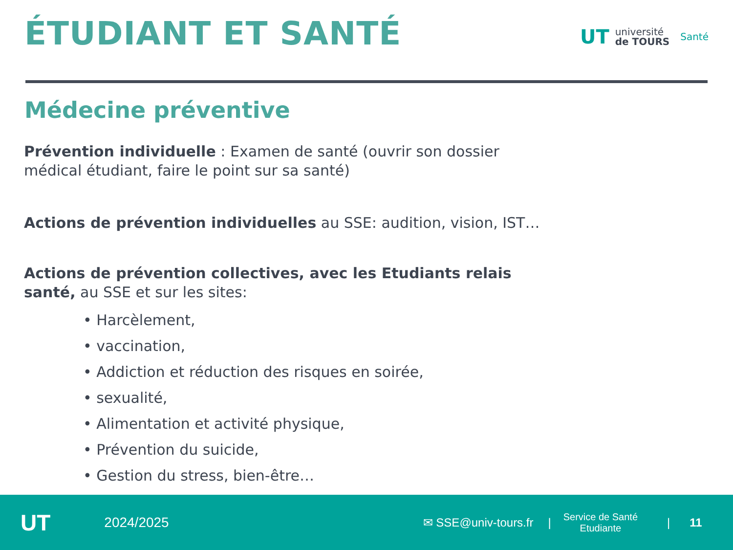ÉTUDIANT ET SANTÉ
UT université
de TOURS Santé
Médecine préventive
Prévention individuelle : Examen de santé (ouvrir son dossier médical étudiant, faire le point sur sa santé)
Actions de prévention individuelles au SSE: audition, vision, IST…
Actions de prévention collectives, avec les Etudiants relais santé, au SSE et sur les sites:
• Harcèlement,
• vaccination,
• Addiction et réduction des risques en soirée,
• sexualité,
• Alimentation et activité physique,
• Prévention du suicide,
• Gestion du stress, bien-être…
UT 2024/2025 ✉ SSE@univ-tours.fr | Service de Santé
Etudiante | 11